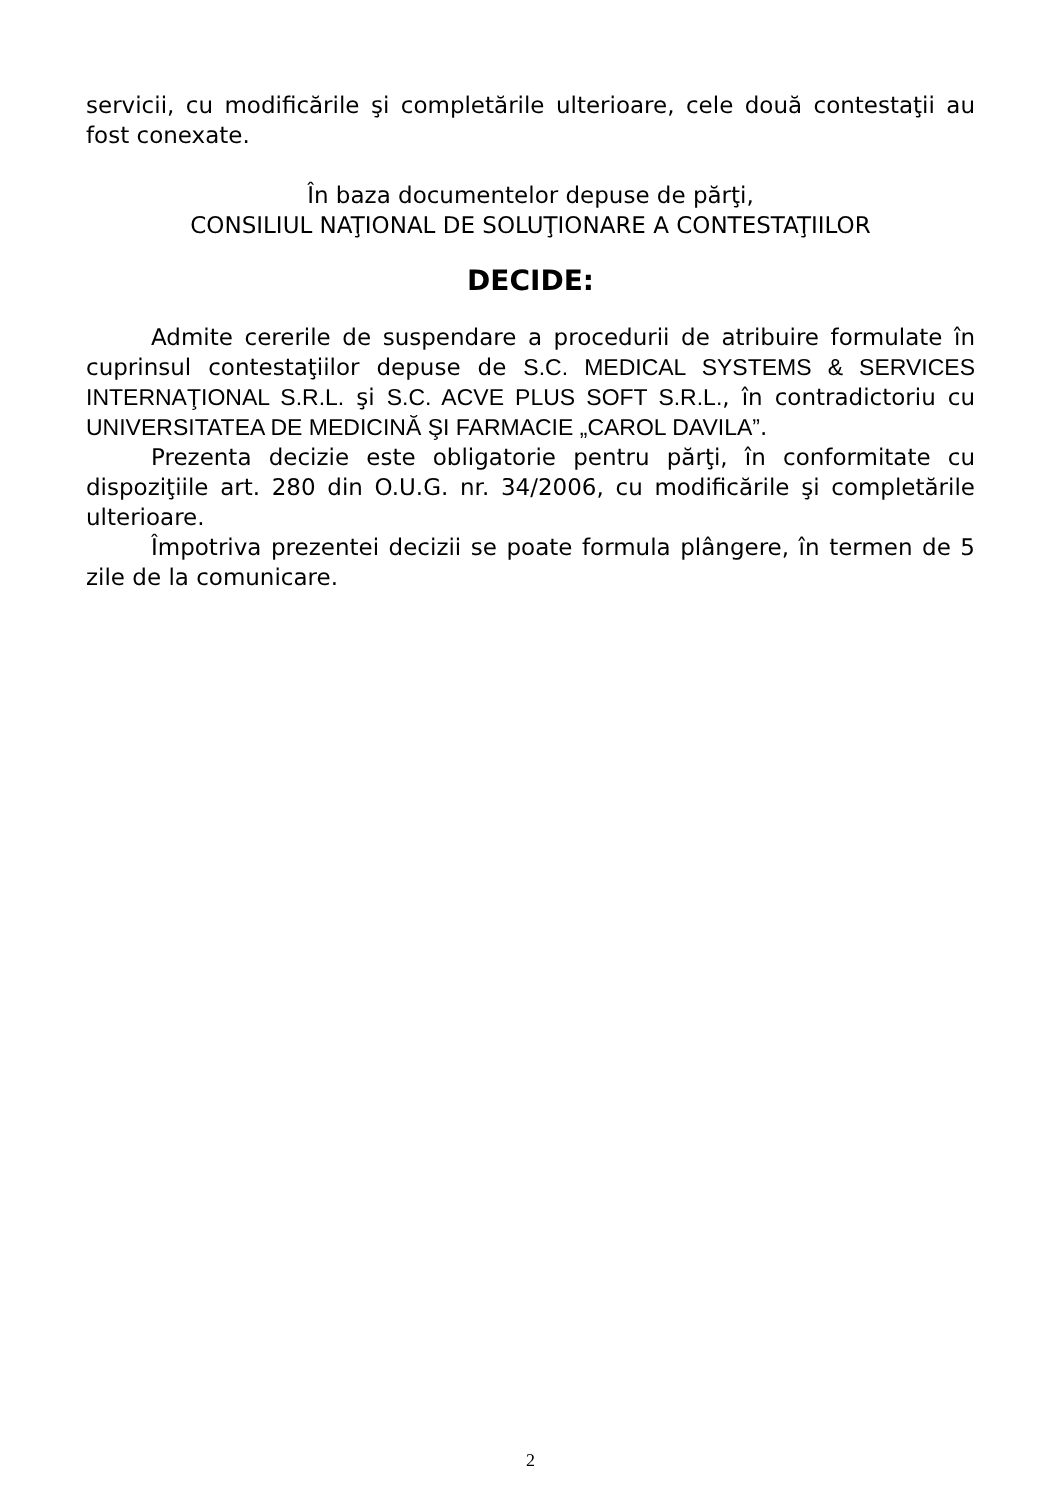servicii, cu modificările şi completările ulterioare, cele două contestaţii au fost conexate.
În baza documentelor depuse de părţi,
CONSILIUL NAŢIONAL DE SOLUŢIONARE A CONTESTAŢIILOR
DECIDE:
Admite cererile de suspendare a procedurii de atribuire formulate în cuprinsul contestaţiilor depuse de S.C. MEDICAL SYSTEMS & SERVICES INTERNAŢIONAL S.R.L. şi S.C. ACVE PLUS SOFT S.R.L., în contradictoriu cu UNIVERSITATEA DE MEDICINĂ ŞI FARMACIE „CAROL DAVILA”.
Prezenta decizie este obligatorie pentru părţi, în conformitate cu dispoziţiile art. 280 din O.U.G. nr. 34/2006, cu modificările şi completările ulterioare.
Împotriva prezentei decizii se poate formula plângere, în termen de 5 zile de la comunicare.
2